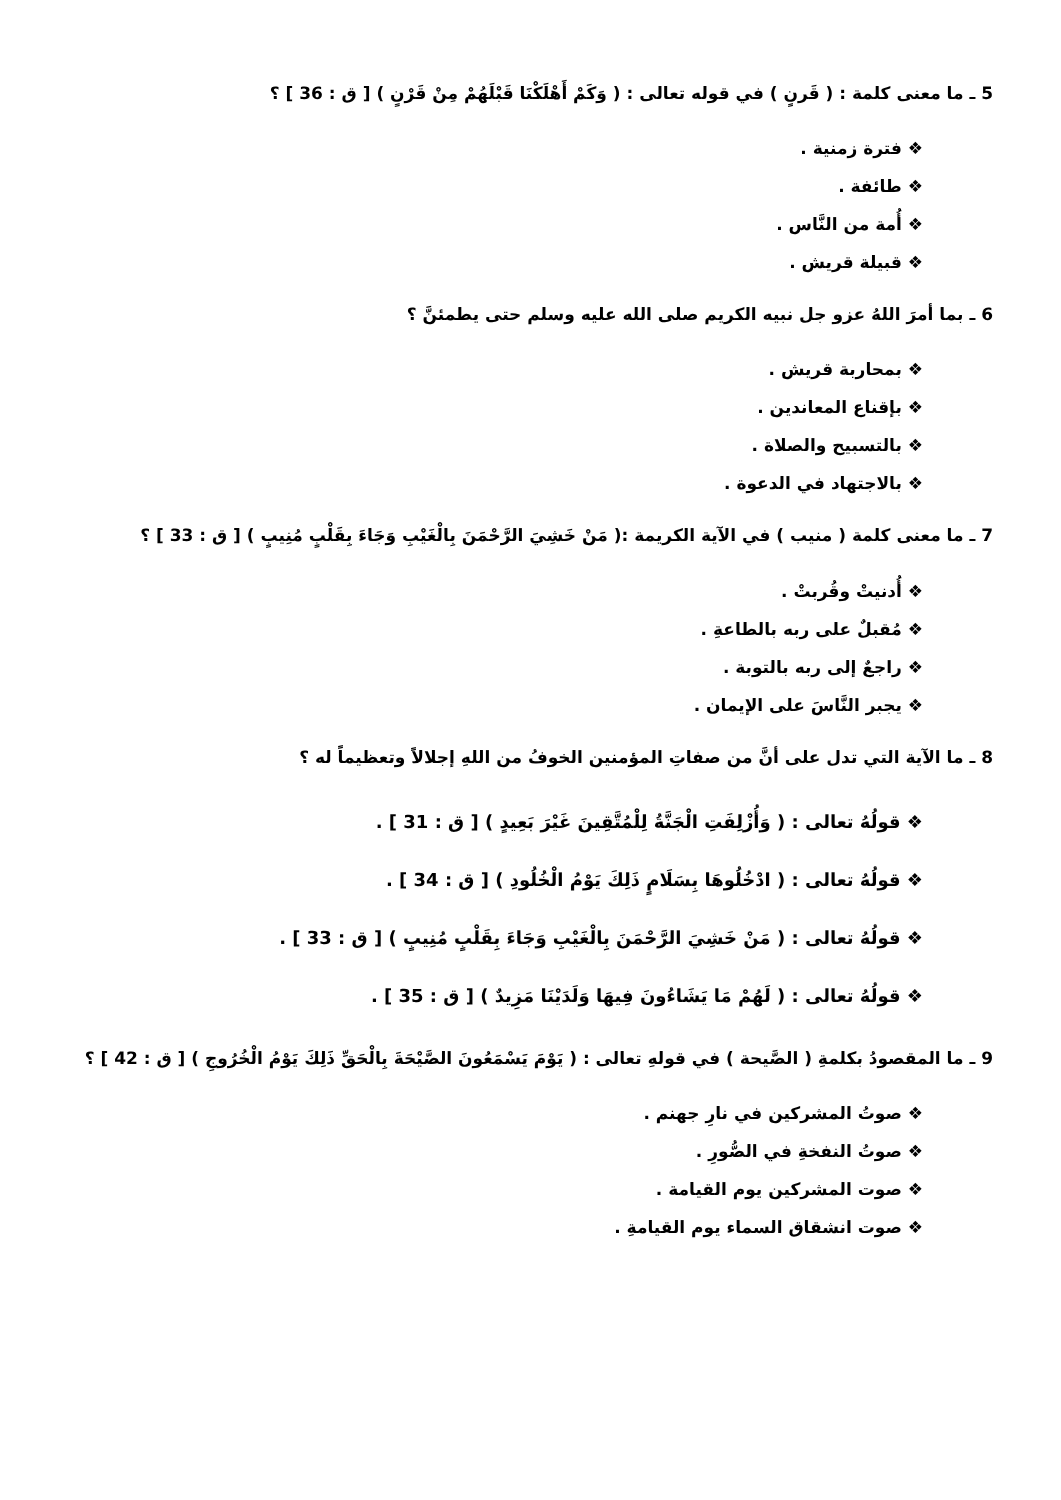5 ـ ما معنى كلمة : ( قَرنٍ ) في قوله تعالى : ( وَكَمْ أَهْلَكْنَا قَبْلَهُمْ مِنْ قَرْنٍ ) [ ق : 36 ] ؟
❖ فترة زمنية .
❖ طائفة .
❖ أُمة من النَّاس .
❖ قبيلة قريش .
6 ـ بما أمرَ اللهُ عزو جل نبيه الكريم صلى الله عليه وسلم حتى يطمئنَّ ؟
❖ بمحاربة قريش .
❖ بإقناع المعاندين .
❖ بالتسبيح والصلاة .
❖ بالاجتهاد في الدعوة .
7 ـ ما معنى كلمة ( منيب ) في الآية الكريمة :( مَنْ خَشِيَ الرَّحْمَنَ بِالْغَيْبِ وَجَاءَ بِقَلْبٍ مُنِيبٍ ) [ ق : 33 ] ؟
❖ أُدنيتْ وقُربتْ .
❖ مُقبلٌ على ربه بالطاعةِ .
❖ راجعٌ إلى ربه بالتوبة .
❖ يجبر النَّاسَ على الإيمان .
8 ـ ما الآية التي تدل على أنَّ من صفاتِ المؤمنين الخوفُ من اللهِ إجلالاً وتعظيماً له ؟
❖ قولُهُ تعالى : ( وَأُزْلِفَتِ الْجَنَّةُ لِلْمُتَّقِينَ غَيْرَ بَعِيدٍ ) [ ق : 31 ] .
❖ قولُهُ تعالى : ( ادْخُلُوهَا بِسَلَامٍ ذَلِكَ يَوْمُ الْخُلُودِ ) [ ق : 34 ] .
❖ قولُهُ تعالى : ( مَنْ خَشِيَ الرَّحْمَنَ بِالْغَيْبِ وَجَاءَ بِقَلْبٍ مُنِيبٍ ) [ ق : 33 ] .
❖ قولُهُ تعالى : ( لَهُمْ مَا يَشَاءُونَ فِيهَا وَلَدَيْنَا مَزِيدٌ ) [ ق : 35 ] .
9 ـ ما المقصودُ بكلمةِ ( الصَّيحة ) في قولهِ تعالى : ( يَوْمَ يَسْمَعُونَ الصَّيْحَةَ بِالْحَقِّ ذَلِكَ يَوْمُ الْخُرُوجِ ) [ ق : 42 ] ؟
❖ صوتُ المشركين في نارِ جهنم .
❖ صوتُ النفخةِ في الصُّورِ .
❖ صوت المشركين يوم القيامة .
❖ صوت انشقاق السماء يوم القيامةِ .